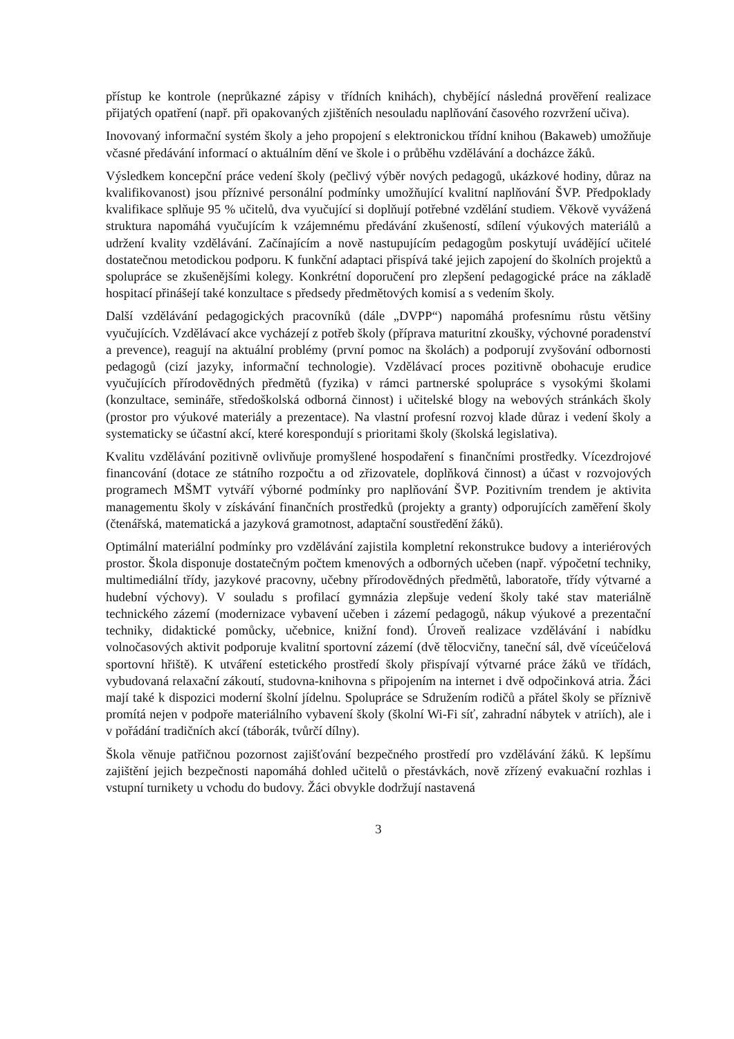přístup ke kontrole (neprůkazné zápisy v třídních knihách), chybějící následná prověření realizace přijatých opatření (např. při opakovaných zjištěních nesouladu naplňování časového rozvržení učiva).
Inovovaný informační systém školy a jeho propojení s elektronickou třídní knihou (Bakaweb) umožňuje včasné předávání informací o aktuálním dění ve škole i o průběhu vzdělávání a docházce žáků.
Výsledkem koncepční práce vedení školy (pečlivý výběr nových pedagogů, ukázkové hodiny, důraz na kvalifikovanost) jsou příznivé personální podmínky umožňující kvalitní naplňování ŠVP. Předpoklady kvalifikace splňuje 95 % učitelů, dva vyučující si doplňují potřebné vzdělání studiem. Věkově vyvážená struktura napomáhá vyučujícím k vzájemnému předávání zkušeností, sdílení výukových materiálů a udržení kvality vzdělávání. Začínajícím a nově nastupujícím pedagogům poskytují uvádějící učitelé dostatečnou metodickou podporu. K funkční adaptaci přispívá také jejich zapojení do školních projektů a spolupráce se zkušenějšími kolegy. Konkrétní doporučení pro zlepšení pedagogické práce na základě hospitací přinášejí také konzultace s předsedy předmětových komisí a s vedením školy.
Další vzdělávání pedagogických pracovníků (dále „DVPP“) napomáhá profesnímu růstu většiny vyučujících. Vzdělávací akce vycházejí z potřeb školy (příprava maturitní zkoušky, výchovné poradenství a prevence), reagují na aktuální problémy (první pomoc na školách) a podporují zvyšování odbornosti pedagogů (cizí jazyky, informační technologie). Vzdělávací proces pozitivně obohacuje erudice vyučujících přírodovědných předmětů (fyzika) v rámci partnerské spolupráce s vysokými školami (konzultace, semináře, středoškolská odborná činnost) i učitelské blogy na webových stránkách školy (prostor pro výukové materiály a prezentace). Na vlastní profesní rozvoj klade důraz i vedení školy a systematicky se účastní akcí, které korespondují s prioritami školy (školská legislativa).
Kvalitu vzdělávání pozitivně ovlivňuje promyšlené hospodaření s finančními prostředky. Vícezdrojové financování (dotace ze státního rozpočtu a od zřizovatele, doplňková činnost) a účast v rozvojových programech MŠMT vytváří výborné podmínky pro naplňování ŠVP. Pozitivním trendem je aktivita managementu školy v získávání finančních prostředků (projekty a granty) odporujících zaměření školy (čtenářská, matematická a jazyková gramotnost, adaptační soustředění žáků).
Optimální materiální podmínky pro vzdělávání zajistila kompletní rekonstrukce budovy a interiérových prostor. Škola disponuje dostatečným počtem kmenových a odborných učeben (např. výpočetní techniky, multimediální třídy, jazykové pracovny, učebny přírodovědných předmětů, laboratoře, třídy výtvarné a hudební výchovy). V souladu s profilací gymnázia zlepšuje vedení školy také stav materiálně technického zázemí (modernizace vybavení učeben i zázemí pedagogů, nákup výukové a prezentační techniky, didaktické pomůcky, učebnice, knižní fond). Úroveň realizace vzdělávání i nabídku volnočasových aktivit podporuje kvalitní sportovní zázemí (dvě tělocvičny, taneční sál, dvě víceúčelová sportovní hřiště). K utváření estetického prostředí školy přispívají výtvarné práce žáků ve třídách, vybudovaná relaxační zákoutí, studovna-knihovna s připojením na internet i dvě odpočinková atria. Žáci mají také k dispozici moderní školní jídelnu. Spolupráce se Sdružením rodičů a přátel školy se příznivě promítá nejen v podpoře materiálního vybavení školy (školní Wi-Fi síť, zahradní nábytek v atriích), ale i v pořádání tradičních akcí (táborák, tvůrčí dílny).
Škola věnuje patřičnou pozornost zajišťování bezpečného prostředí pro vzdělávání žáků. K lepšímu zajištění jejich bezpečnosti napomáhá dohled učitelů o přestávkách, nově zřízený evakuační rozhlas i vstupní turnikety u vchodu do budovy. Žáci obvykle dodržují nastavená
3